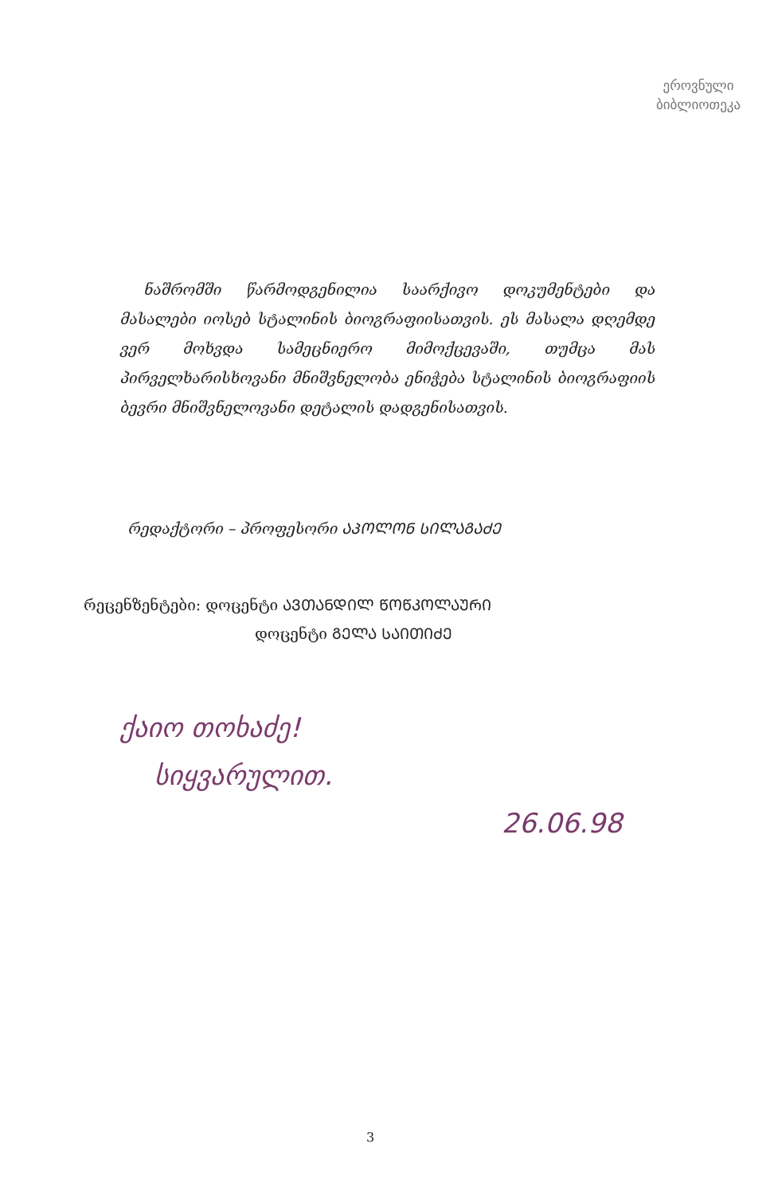ეროვნული
ბიბლიოთეკა
ნაშრომში წარმოდგენილია საარქივო დოკუმენტები და მასალები იოსებ სტალინის ბიოგრაფიისათვის. ეს მასალა დღემდე ვერ მოხვდა სამეცნიერო მიმოქცევაში, თუმცა მას პირველხარისხოვანი მნიშვნელობა ენიჭება სტალინის ბიოგრაფიის ბევრი მნიშვნელოვანი დეტალის დადგენისათვის.
რედაქტორი – პროფესორი ᲐᲞᲝᲚᲝᲜ ᲡᲘᲚᲐᲒᲐᲫᲔ
რეცენზენტები: დოცენტი ᲐᲕᲗᲐᲜᲓᲘᲚ ᲬᲝᲬᲙᲝᲚᲐᲣᲠᲘ
დოცენტი ᲒᲔᲚᲐ ᲡᲐᲘᲗᲘᲫᲔ
ქაიო თოხაძე!
სიყვარულით.
26.06.98
3